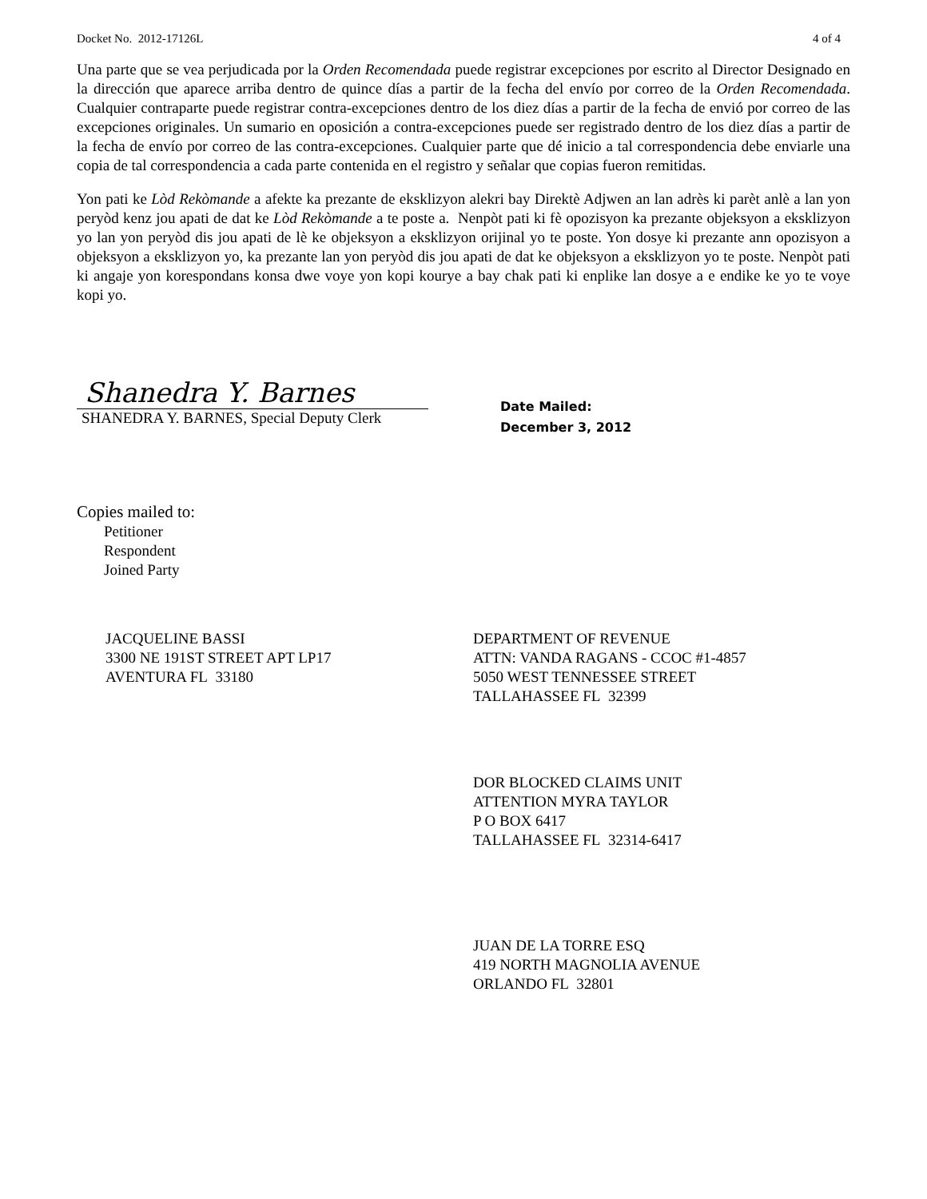Docket No. 2012-17126L 4 of 4
Una parte que se vea perjudicada por la Orden Recomendada puede registrar excepciones por escrito al Director Designado en la dirección que aparece arriba dentro de quince días a partir de la fecha del envío por correo de la Orden Recomendada. Cualquier contraparte puede registrar contra-excepciones dentro de los diez días a partir de la fecha de envió por correo de las excepciones originales. Un sumario en oposición a contra-excepciones puede ser registrado dentro de los diez días a partir de la fecha de envío por correo de las contra-excepciones. Cualquier parte que dé inicio a tal correspondencia debe enviarle una copia de tal correspondencia a cada parte contenida en el registro y señalar que copias fueron remitidas.
Yon pati ke Lòd Rekòmande a afekte ka prezante de eksklizyon alekri bay Direktè Adjwen an lan adrès ki parèt anlè a lan yon peryòd kenz jou apati de dat ke Lòd Rekòmande a te poste a. Nenpòt pati ki fè opozisyon ka prezante objeksyon a eksklizyon yo lan yon peryòd dis jou apati de lè ke objeksyon a eksklizyon orijinal yo te poste. Yon dosye ki prezante ann opozisyon a objeksyon a eksklizyon yo, ka prezante lan yon peryòd dis jou apati de dat ke objeksyon a eksklizyon yo te poste. Nenpòt pati ki angaje yon korespondans konsa dwe voye yon kopi kourye a bay chak pati ki enplike lan dosye a e endike ke yo te voye kopi yo.
Shanedra Y. Barnes
SHANEDRA Y. BARNES, Special Deputy Clerk
Date Mailed:
December 3, 2012
Copies mailed to:
Petitioner
Respondent
Joined Party
JACQUELINE BASSI
3300 NE 191ST STREET APT LP17
AVENTURA FL 33180
DEPARTMENT OF REVENUE
ATTN: VANDA RAGANS - CCOC #1-4857
5050 WEST TENNESSEE STREET
TALLAHASSEE FL 32399
DOR BLOCKED CLAIMS UNIT
ATTENTION MYRA TAYLOR
P O BOX 6417
TALLAHASSEE FL 32314-6417
JUAN DE LA TORRE ESQ
419 NORTH MAGNOLIA AVENUE
ORLANDO FL 32801